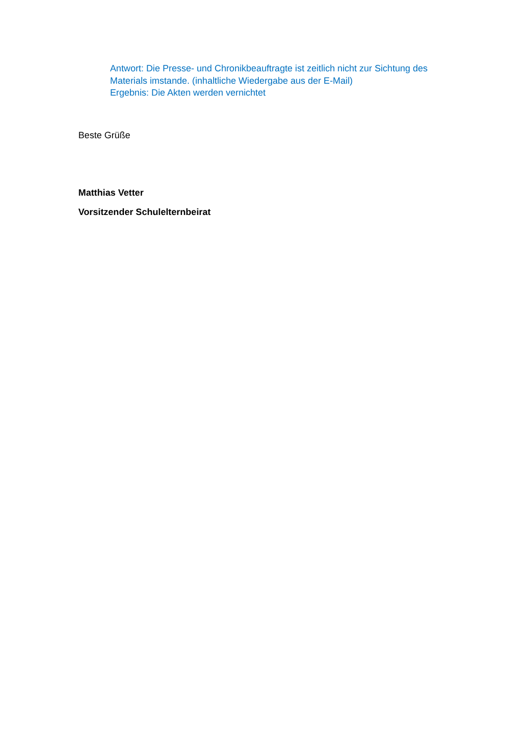Antwort: Die Presse- und Chronikbeauftragte ist zeitlich nicht zur Sichtung des Materials imstande. (inhaltliche Wiedergabe aus der E-Mail)
Ergebnis: Die Akten werden vernichtet
Beste Grüße
Matthias Vetter
Vorsitzender Schulelternbeirat